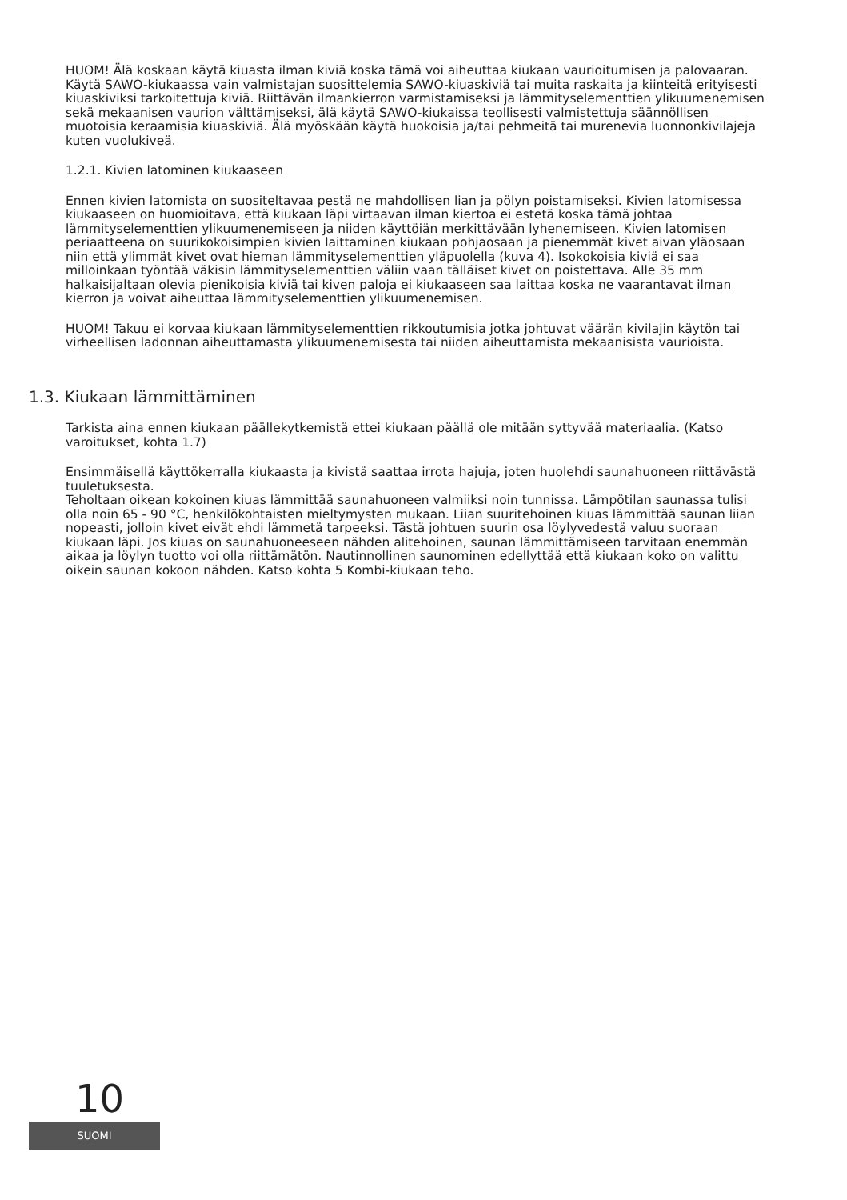HUOM! Älä koskaan käytä kiuasta ilman kiviä koska tämä voi aiheuttaa kiukaan vaurioitumisen ja palovaaran. Käytä SAWO-kiukaassa vain valmistajan suosittelemia SAWO-kiuaskiviä tai muita raskaita ja kiinteitä erityisesti kiuaskiviksi tarkoitettuja kiviä. Riittävän ilmankierron varmistamiseksi ja lämmityselementtien ylikuumenemisen sekä mekaanisen vaurion välttämiseksi, älä käytä SAWO-kiukaissa teollisesti valmistettuja säännöllisen muotoisia keraamisia kiuaskiviä. Älä myöskään käytä huokoisia ja/tai pehmeitä tai murenevia luonnonkivilajeja kuten vuolukiveä.
1.2.1. Kivien latominen kiukaaseen
Ennen kivien latomista on suositeltavaa pestä ne mahdollisen lian ja pölyn poistamiseksi. Kivien latomisessa kiukaaseen on huomioitava, että kiukaan läpi virtaavan ilman kiertoa ei estetä koska tämä johtaa lämmityselementtien ylikuumenemiseen ja niiden käyttöiän merkittävään lyhenemiseen. Kivien latomisen periaatteena on suurikokoisimpien kivien laittaminen kiukaan pohjaosaan ja pienemmät kivet aivan yläosaan niin että ylimmät kivet ovat hieman lämmityselementtien yläpuolella (kuva 4). Isokokoisia kiviä ei saa milloinkaan työntää väkisin lämmityselementtien väliin vaan tälläiset kivet on poistettava. Alle 35 mm halkaisijaltaan olevia pienikoisia kiviä tai kiven paloja ei kiukaaseen saa laittaa koska ne vaarantavat ilman kierron ja voivat aiheuttaa lämmityselementtien ylikuumenemisen.
HUOM! Takuu ei korvaa kiukaan lämmityselementtien rikkoutumisia jotka johtuvat väärän kivilajin käytön tai virheellisen ladonnan aiheuttamasta ylikuumenemisesta tai niiden aiheuttamista mekaanisista vaurioista.
1.3. Kiukaan lämmittäminen
Tarkista aina ennen kiukaan päällekytkemistä ettei kiukaan päällä ole mitään syttyvää materiaalia. (Katso varoitukset, kohta 1.7)
Ensimmäisellä käyttökerralla kiukaasta ja kivistä saattaa irrota hajuja, joten huolehdi saunahuoneen riittävästä tuuletuksesta.
Teholtaan oikean kokoinen kiuas lämmittää saunahuoneen valmiiksi noin tunnissa. Lämpötilan saunassa tulisi olla noin 65 - 90 °C, henkilökohtaisten mieltymysten mukaan. Liian suuritehoinen kiuas lämmittää saunan liian nopeasti, jolloin kivet eivät ehdi lämmetä tarpeeksi. Tästä johtuen suurin osa löylyvedestä valuu suoraan kiukaan läpi. Jos kiuas on saunahuoneeseen nähden alitehoinen, saunan lämmittämiseen tarvitaan enemmän aikaa ja löylyn tuotto voi olla riittämätön. Nautinnollinen saunominen edellyttää että kiukaan koko on valittu oikein saunan kokoon nähden. Katso kohta 5 Kombi-kiukaan teho.
10
SUOMI